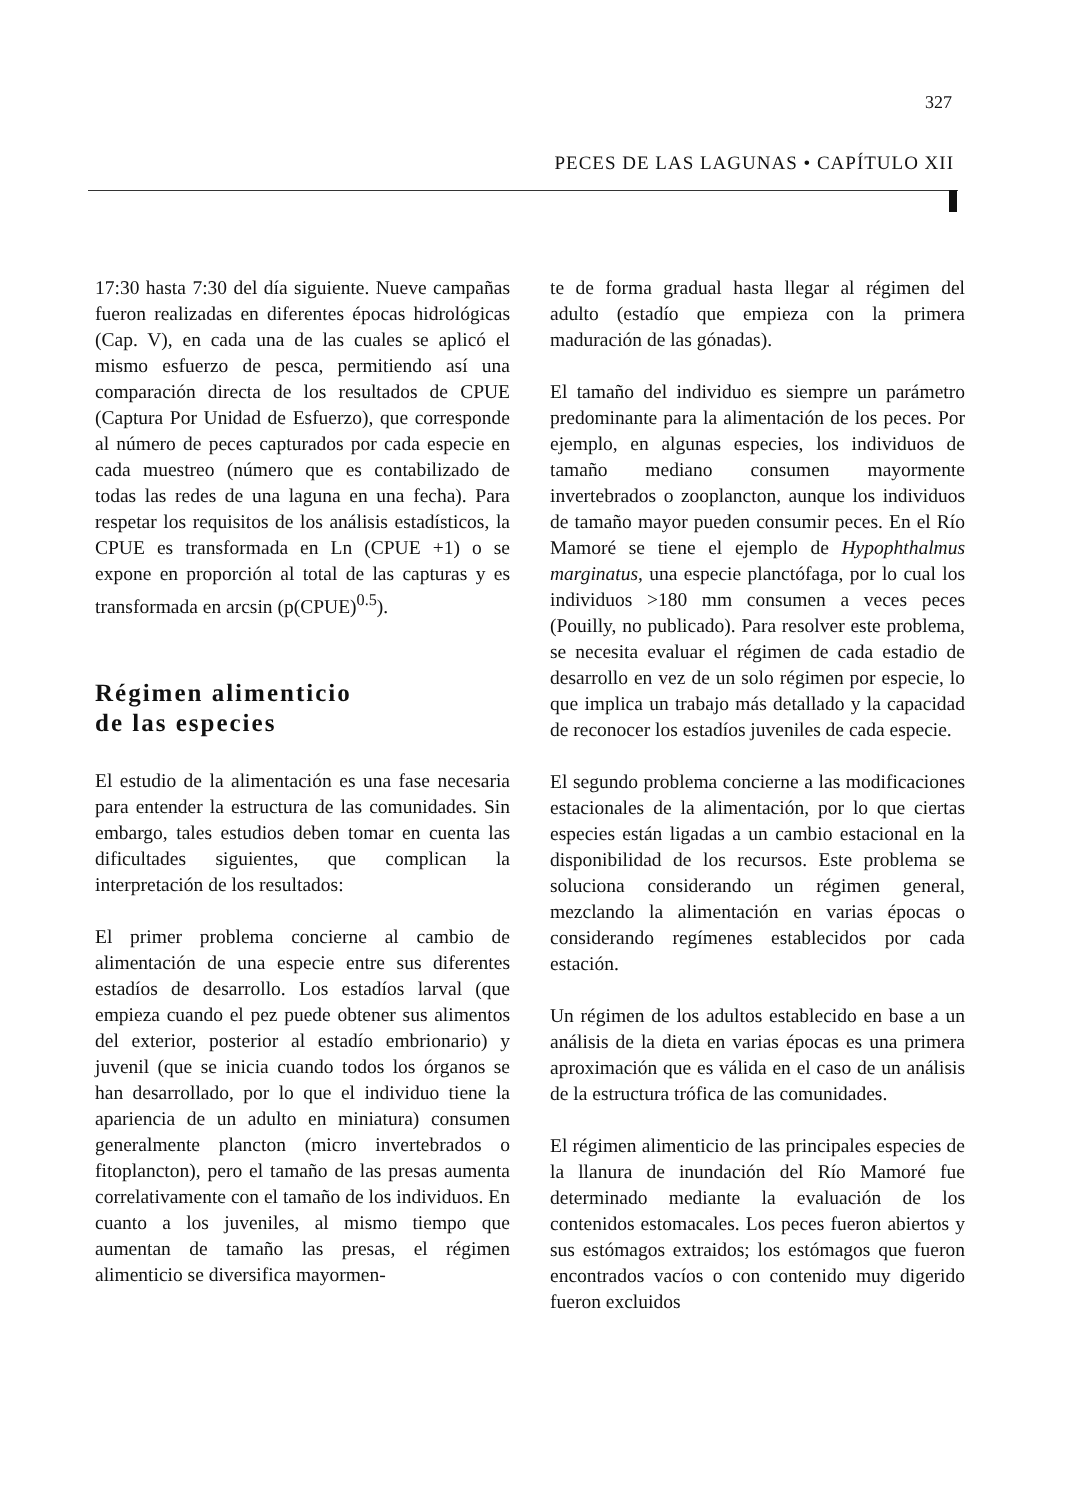327
PECES DE LAS LAGUNAS • CAPÍTULO XII
17:30 hasta 7:30 del día siguiente. Nueve campañas fueron realizadas en diferentes épocas hidrológicas (Cap. V), en cada una de las cuales se aplicó el mismo esfuerzo de pesca, permitiendo así una comparación directa de los resultados de CPUE (Captura Por Unidad de Esfuerzo), que corresponde al número de peces capturados por cada especie en cada muestreo (número que es contabilizado de todas las redes de una laguna en una fecha). Para respetar los requisitos de los análisis estadísticos, la CPUE es transformada en Ln (CPUE +1) o se expone en proporción al total de las capturas y es transformada en arcsin (p(CPUE)<sup>0.5</sup>).
Régimen alimenticio
de las especies
El estudio de la alimentación es una fase necesaria para entender la estructura de las comunidades. Sin embargo, tales estudios deben tomar en cuenta las dificultades siguientes, que complican la interpretación de los resultados:
El primer problema concierne al cambio de alimentación de una especie entre sus diferentes estadíos de desarrollo. Los estadíos larval (que empieza cuando el pez puede obtener sus alimentos del exterior, posterior al estadío embrionario) y juvenil (que se inicia cuando todos los órganos se han desarrollado, por lo que el individuo tiene la apariencia de un adulto en miniatura) consumen generalmente plancton (micro invertebrados o fitoplancton), pero el tamaño de las presas aumenta correlativamente con el tamaño de los individuos. En cuanto a los juveniles, al mismo tiempo que aumentan de tamaño las presas, el régimen alimenticio se diversifica mayormen-
te de forma gradual hasta llegar al régimen del adulto (estadío que empieza con la primera maduración de las gónadas).
El tamaño del individuo es siempre un parámetro predominante para la alimentación de los peces. Por ejemplo, en algunas especies, los individuos de tamaño mediano consumen mayormente invertebrados o zooplancton, aunque los individuos de tamaño mayor pueden consumir peces. En el Río Mamoré se tiene el ejemplo de Hypophthalmus marginatus, una especie planctófaga, por lo cual los individuos >180 mm consumen a veces peces (Pouilly, no publicado). Para resolver este problema, se necesita evaluar el régimen de cada estadio de desarrollo en vez de un solo régimen por especie, lo que implica un trabajo más detallado y la capacidad de reconocer los estadíos juveniles de cada especie.
El segundo problema concierne a las modificaciones estacionales de la alimentación, por lo que ciertas especies están ligadas a un cambio estacional en la disponibilidad de los recursos. Este problema se soluciona considerando un régimen general, mezclando la alimentación en varias épocas o considerando regímenes establecidos por cada estación.
Un régimen de los adultos establecido en base a un análisis de la dieta en varias épocas es una primera aproximación que es válida en el caso de un análisis de la estructura trófica de las comunidades.
El régimen alimenticio de las principales especies de la llanura de inundación del Río Mamoré fue determinado mediante la evaluación de los contenidos estomacales. Los peces fueron abiertos y sus estómagos extraidos; los estómagos que fueron encontrados vacíos o con contenido muy digerido fueron excluidos